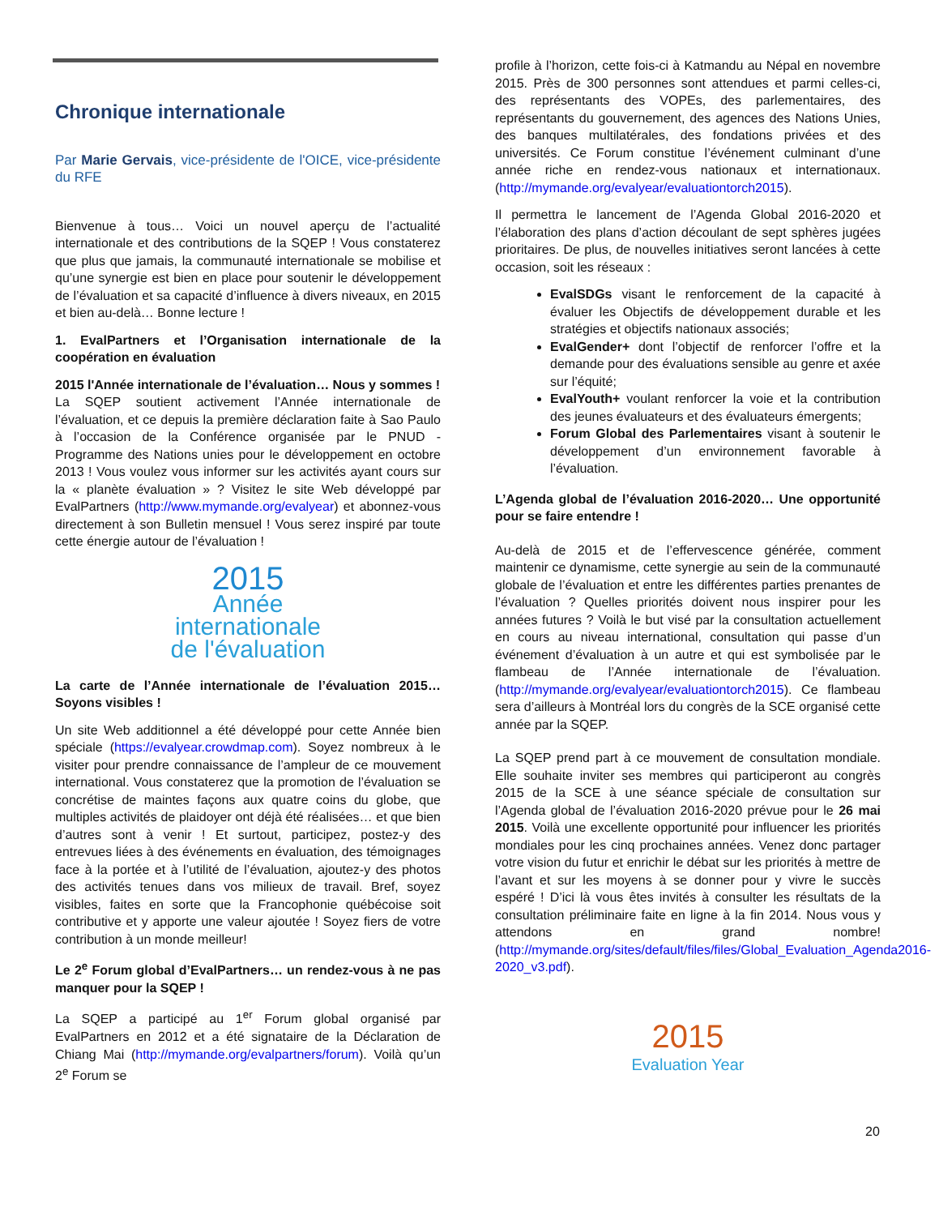Chronique internationale
Par Marie Gervais, vice-présidente de l'OICE, vice-présidente du RFE
Bienvenue à tous… Voici un nouvel aperçu de l’actualité internationale et des contributions de la SQEP ! Vous constaterez que plus que jamais, la communauté internationale se mobilise et qu’une synergie est bien en place pour soutenir le développement de l’évaluation et sa capacité d’influence à divers niveaux, en 2015 et bien au-delà… Bonne lecture !
1. EvalPartners et l’Organisation internationale de la coopération en évaluation
2015 l'Année internationale de l’évaluation… Nous y sommes !
La SQEP soutient activement l’Année internationale de l’évaluation, et ce depuis la première déclaration faite à Sao Paulo à l’occasion de la Conférence organisée par le PNUD - Programme des Nations unies pour le développement en octobre 2013 ! Vous voulez vous informer sur les activités ayant cours sur la « planète évaluation » ? Visitez le site Web développé par EvalPartners (http://www.mymande.org/evalyear) et abonnez-vous directement à son Bulletin mensuel ! Vous serez inspiré par toute cette énergie autour de l’évaluation !
2015
Année
internationale
de l'évaluation
La carte de l’Année internationale de l’évaluation 2015… Soyons visibles !
Un site Web additionnel a été développé pour cette Année bien spéciale (https://evalyear.crowdmap.com). Soyez nombreux à le visiter pour prendre connaissance de l’ampleur de ce mouvement international. Vous constaterez que la promotion de l’évaluation se concrétise de maintes façons aux quatre coins du globe, que multiples activités de plaidoyer ont déjà été réalisées… et que bien d’autres sont à venir ! Et surtout, participez, postez-y des entrevues liées à des événements en évaluation, des témoignages face à la portée et à l’utilité de l’évaluation, ajoutez-y des photos des activités tenues dans vos milieux de travail. Bref, soyez visibles, faites en sorte que la Francophonie québécoise soit contributive et y apporte une valeur ajoutée ! Soyez fiers de votre contribution à un monde meilleur!
Le 2<sup>e</sup> Forum global d’EvalPartners… un rendez-vous à ne pas manquer pour la SQEP !
La SQEP a participé au 1<sup>er</sup> Forum global organisé par EvalPartners en 2012 et a été signataire de la Déclaration de Chiang Mai (http://mymande.org/evalpartners/forum). Voilà qu’un 2<sup>e</sup> Forum se
profile à l’horizon, cette fois-ci à Katmandu au Népal en novembre 2015. Près de 300 personnes sont attendues et parmi celles-ci, des représentants des VOPEs, des parlementaires, des représentants du gouvernement, des agences des Nations Unies, des banques multilatérales, des fondations privées et des universités. Ce Forum constitue l’événement culminant d’une année riche en rendez-vous nationaux et internationaux. (http://mymande.org/evalyear/evaluationtorch2015).
Il permettra le lancement de l’Agenda Global 2016-2020 et l’élaboration des plans d’action découlant de sept sphères jugées prioritaires. De plus, de nouvelles initiatives seront lancées à cette occasion, soit les réseaux :
EvalSDGs visant le renforcement de la capacité à évaluer les Objectifs de développement durable et les stratégies et objectifs nationaux associés;
EvalGender+ dont l’objectif de renforcer l’offre et la demande pour des évaluations sensible au genre et axée sur l’équité;
EvalYouth+ voulant renforcer la voie et la contribution des jeunes évaluateurs et des évaluateurs émergents;
Forum Global des Parlementaires visant à soutenir le développement d’un environnement favorable à l’évaluation.
L’Agenda global de l’évaluation 2016-2020… Une opportunité pour se faire entendre !
Au-delà de 2015 et de l’effervescence générée, comment maintenir ce dynamisme, cette synergie au sein de la communauté globale de l’évaluation et entre les différentes parties prenantes de l’évaluation ? Quelles priorités doivent nous inspirer pour les années futures ? Voilà le but visé par la consultation actuellement en cours au niveau international, consultation qui passe d’un événement d’évaluation à un autre et qui est symbolisée par le flambeau de l’Année internationale de l’évaluation. (http://mymande.org/evalyear/evaluationtorch2015). Ce flambeau sera d’ailleurs à Montréal lors du congrès de la SCE organisé cette année par la SQEP.
La SQEP prend part à ce mouvement de consultation mondiale. Elle souhaite inviter ses membres qui participeront au congrès 2015 de la SCE à une séance spéciale de consultation sur l’Agenda global de l’évaluation 2016-2020 prévue pour le 26 mai 2015. Voilà une excellente opportunité pour influencer les priorités mondiales pour les cinq prochaines années. Venez donc partager votre vision du futur et enrichir le débat sur les priorités à mettre de l’avant et sur les moyens à se donner pour y vivre le succès espéré ! D’ici là vous êtes invités à consulter les résultats de la consultation préliminaire faite en ligne à la fin 2014. Nous vous y attendons en grand nombre! (http://mymande.org/sites/default/files/files/Global_Evaluation_Agenda2016-2020_v3.pdf).
2015
Evaluation Year
20